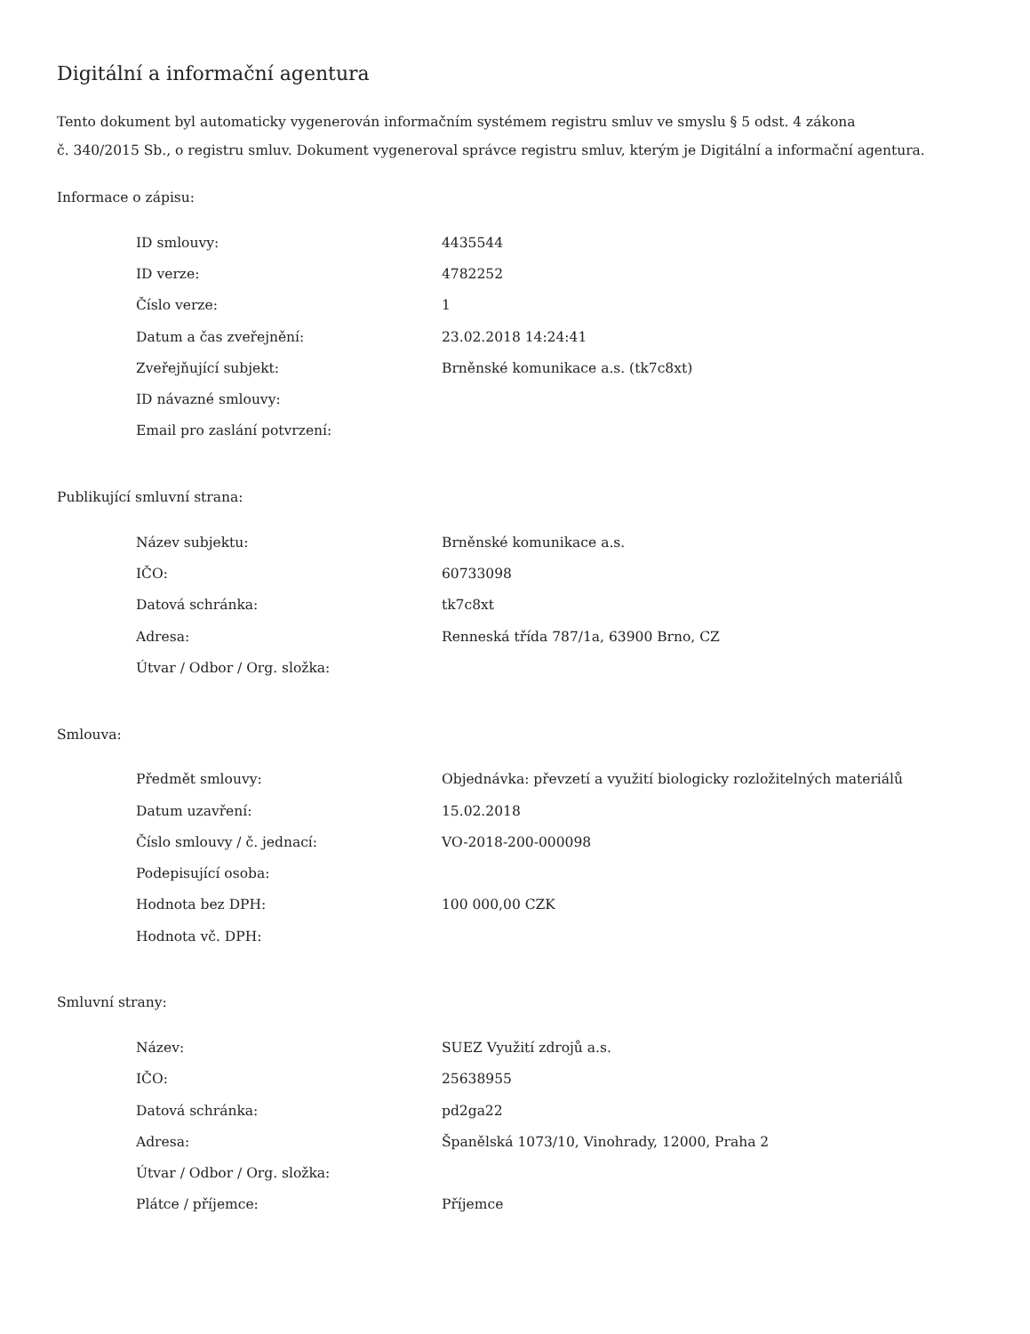Digitální a informační agentura
Tento dokument byl automaticky vygenerován informačním systémem registru smluv ve smyslu § 5 odst. 4 zákona
č. 340/2015 Sb., o registru smluv. Dokument vygeneroval správce registru smluv, kterým je Digitální a informační agentura.
Informace o zápisu:
| ID smlouvy: | 4435544 |
| ID verze: | 4782252 |
| Číslo verze: | 1 |
| Datum a čas zveřejnění: | 23.02.2018 14:24:41 |
| Zveřejňující subjekt: | Brněnské komunikace a.s. (tk7c8xt) |
| ID návazné smlouvy: | |
| Email pro zaslání potvrzení: | |
Publikující smluvní strana:
| Název subjektu: | Brněnské komunikace a.s. |
| IČO: | 60733098 |
| Datová schránka: | tk7c8xt |
| Adresa: | Renneská třída 787/1a, 63900 Brno, CZ |
| Útvar / Odbor / Org. složka: | |
Smlouva:
| Předmět smlouvy: | Objednávka: převzetí a využití biologicky rozložitelných materiálů |
| Datum uzavření: | 15.02.2018 |
| Číslo smlouvy / č. jednací: | VO-2018-200-000098 |
| Podepisující osoba: | |
| Hodnota bez DPH: | 100 000,00 CZK |
| Hodnota vč. DPH: | |
Smluvní strany:
| Název: | SUEZ Využití zdrojů a.s. |
| IČO: | 25638955 |
| Datová schránka: | pd2ga22 |
| Adresa: | Španělská 1073/10, Vinohrady, 12000, Praha 2 |
| Útvar / Odbor / Org. složka: | |
| Plátce / příjemce: | Příjemce |